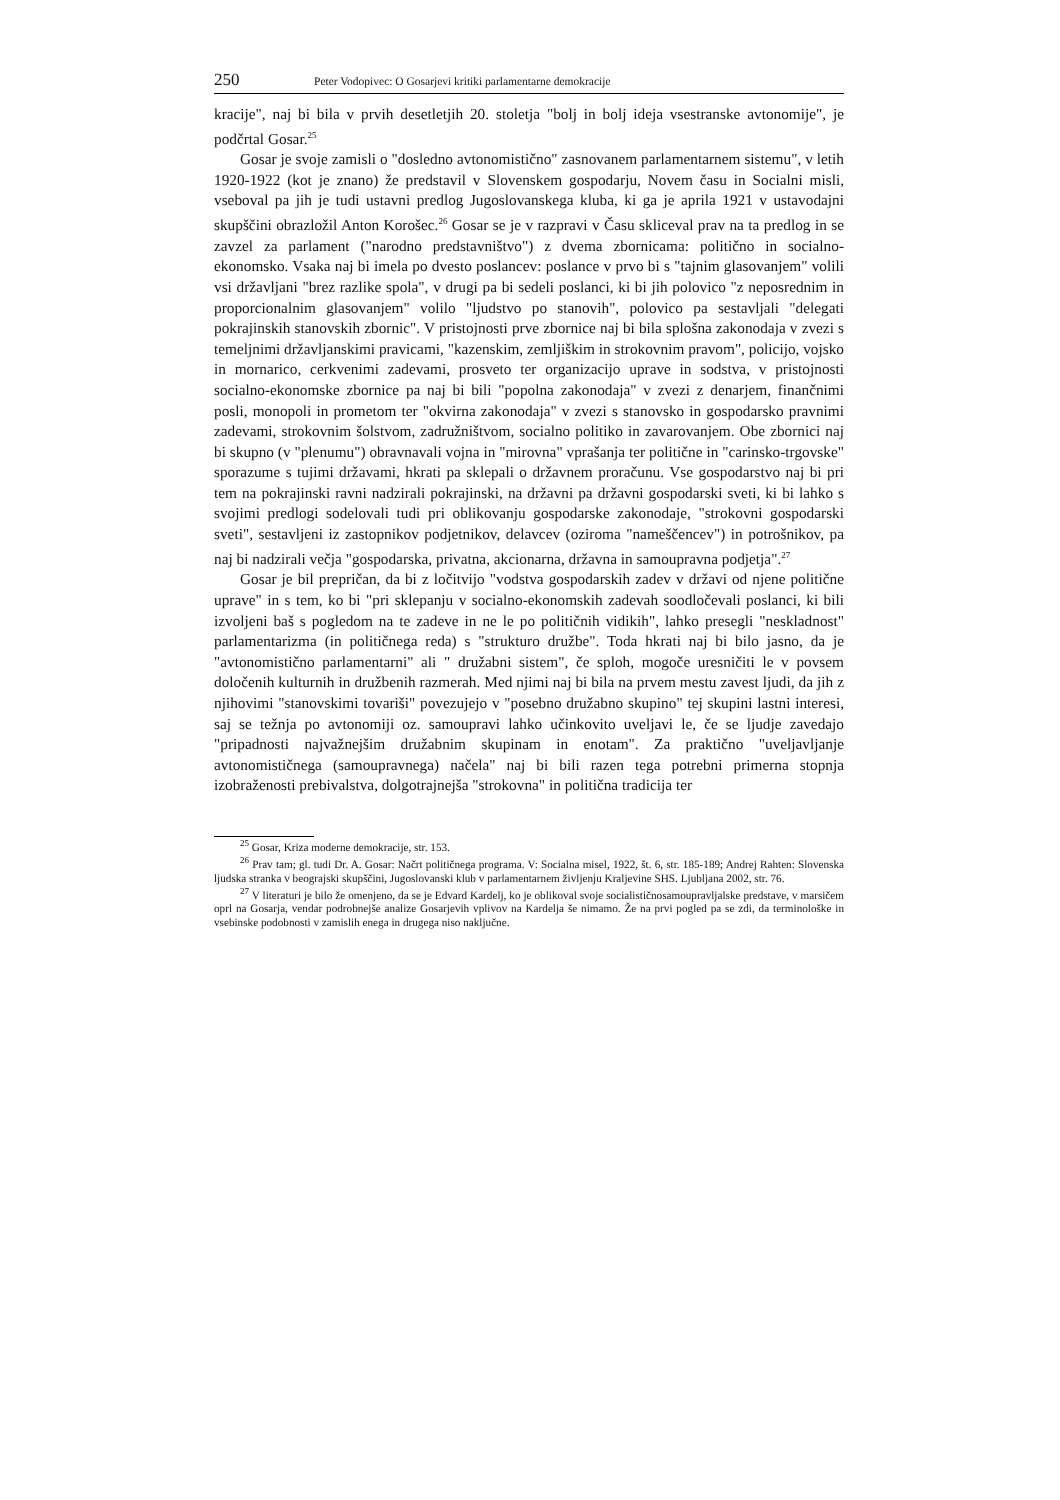250 Peter Vodopivec: O Gosarjevi kritiki parlamentarne demokracije
kracije", naj bi bila v prvih desetletjih 20. stoletja "bolj in bolj ideja vsestranske avtonomije", je podčrtal Gosar.<sup>25</sup>
Gosar je svoje zamisli o "dosledno avtonomistično" zasnovanem parlamentarnem sistemu", v letih 1920-1922 (kot je znano) že predstavil v Slovenskem gospodarju, Novem času in Socialni misli, vseboval pa jih je tudi ustavni predlog Jugoslovanskega kluba, ki ga je aprila 1921 v ustavodajni skupščini obrazložil Anton Korošec.<sup>26</sup> Gosar se je v razpravi v Času skliceval prav na ta predlog in se zavzel za parlament ("narodno predstavništvo") z dvema zbornicama: politično in socialno-ekonomsko. Vsaka naj bi imela po dvesto poslancev: poslance v prvo bi s "tajnim glasovanjem" volili vsi državljani "brez razlike spola", v drugi pa bi sedeli poslanci, ki bi jih polovico "z neposrednim in proporcionalnim glasovanjem" volilo "ljudstvo po stanovih", polovico pa sestavljali "delegati pokrajinskih stanovskih zbornic". V pristojnosti prve zbornice naj bi bila splošna zakonodaja v zvezi s temeljnimi državljanskimi pravicami, "kazenskim, zemljiškim in strokovnim pravom", policijo, vojsko in mornarico, cerkvenimi zadevami, prosveto ter organizacijo uprave in sodstva, v pristojnosti socialno-ekonomske zbornice pa naj bi bili "popolna zakonodaja" v zvezi z denarjem, finančnimi posli, monopoli in prometom ter "okvirna zakonodaja" v zvezi s stanovsko in gospodarsko pravnimi zadevami, strokovnim šolstvom, zadružništvom, socialno politiko in zavarovanjem. Obe zbornici naj bi skupno (v "plenumu") obravnavali vojna in "mirovna" vprašanja ter politične in "carinsko-trgovske" sporazume s tujimi državami, hkrati pa sklepali o državnem proračunu. Vse gospodarstvo naj bi pri tem na pokrajinski ravni nadzirali pokrajinski, na državni pa državni gospodarski sveti, ki bi lahko s svojimi predlogi sodelovali tudi pri oblikovanju gospodarske zakonodaje, "strokovni gospodarski sveti", sestavljeni iz zastopnikov podjetnikov, delavcev (oziroma "nameščencev") in potrošnikov, pa naj bi nadzirali večja "gospodarska, privatna, akcionarna, državna in samoupravna podjetja".<sup>27</sup>
Gosar je bil prepričan, da bi z ločitvijo "vodstva gospodarskih zadev v državi od njene politične uprave" in s tem, ko bi "pri sklepanju v socialno-ekonomskih zadevah soodločevali poslanci, ki bili izvoljeni baš s pogledom na te zadeve in ne le po političnih vidikih", lahko presegli "neskladnost" parlamentarizma (in političnega reda) s "strukturo družbe". Toda hkrati naj bi bilo jasno, da je "avtonomistično parlamentarni" ali " družabni sistem", če sploh, mogoče uresničiti le v povsem določenih kulturnih in družbenih razmerah. Med njimi naj bi bila na prvem mestu zavest ljudi, da jih z njihovimi "stanovskimi tovariši" povezujejo v "posebno družabno skupino" tej skupini lastni interesi, saj se težnja po avtonomiji oz. samoupravi lahko učinkovito uveljavi le, če se ljudje zavedajo "pripadnosti najvažnejšim družabnim skupinam in enotam". Za praktično "uveljavljanje avtonomističnega (samoupravnega) načela" naj bi bili razen tega potrebni primerna stopnja izobraženosti prebivalstva, dolgotrajnejša "strokovna" in politična tradicija ter
<sup>25</sup> Gosar, Kriza moderne demokracije, str. 153.
<sup>26</sup> Prav tam; gl. tudi Dr. A. Gosar: Načrt političnega programa. V: Socialna misel, 1922, št. 6, str. 185-189; Andrej Rahten: Slovenska ljudska stranka v beograjski skupščini, Jugoslovanski klub v parlamentarnem življenju Kraljevine SHS. Ljubljana 2002, str. 76.
<sup>27</sup> V literaturi je bilo že omenjeno, da se je Edvard Kardelj, ko je oblikoval svoje socialističnosamoupravljalske predstave, v marsičem oprl na Gosarja, vendar podrobnejše analize Gosarjevih vplivov na Kardelja še nimamo. Že na prvi pogled pa se zdi, da terminološke in vsebinske podobnosti v zamislih enega in drugega niso naključne.